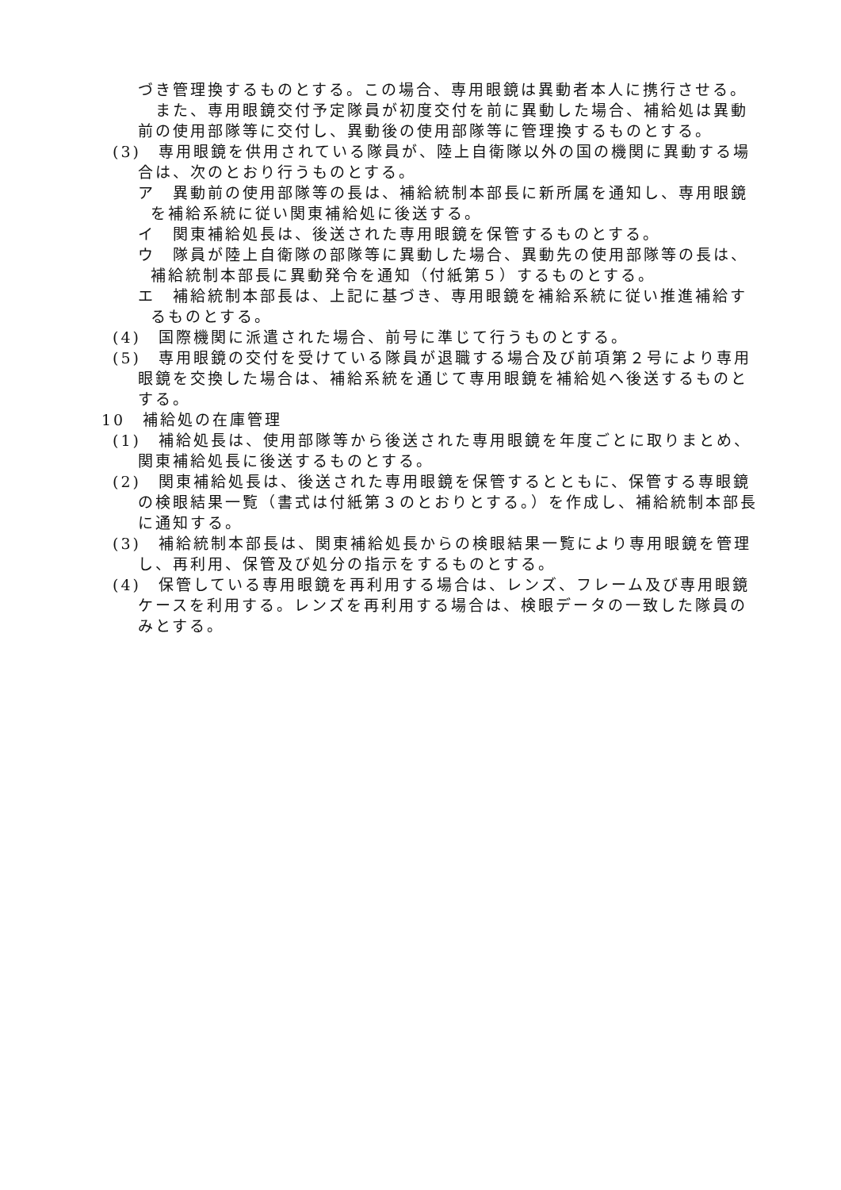づき管理換するものとする。この場合、専用眼鏡は異動者本人に携行させる。
　また、専用眼鏡交付予定隊員が初度交付を前に異動した場合、補給処は異動前の使用部隊等に交付し、異動後の使用部隊等に管理換するものとする。
(3)　専用眼鏡を供用されている隊員が、陸上自衛隊以外の国の機関に異動する場合は、次のとおり行うものとする。
ア　異動前の使用部隊等の長は、補給統制本部長に新所属を通知し、専用眼鏡を補給系統に従い関東補給処に後送する。
イ　関東補給処長は、後送された専用眼鏡を保管するものとする。
ウ　隊員が陸上自衛隊の部隊等に異動した場合、異動先の使用部隊等の長は、補給統制本部長に異動発令を通知（付紙第５）するものとする。
エ　補給統制本部長は、上記に基づき、専用眼鏡を補給系統に従い推進補給するものとする。
(4)　国際機関に派遣された場合、前号に準じて行うものとする。
(5)　専用眼鏡の交付を受けている隊員が退職する場合及び前項第２号により専用眼鏡を交換した場合は、補給系統を通じて専用眼鏡を補給処へ後送するものとする。
10　補給処の在庫管理
(1)　補給処長は、使用部隊等から後送された専用眼鏡を年度ごとに取りまとめ、関東補給処長に後送するものとする。
(2)　関東補給処長は、後送された専用眼鏡を保管するとともに、保管する専眼鏡の検眼結果一覧（書式は付紙第３のとおりとする。）を作成し、補給統制本部長に通知する。
(3)　補給統制本部長は、関東補給処長からの検眼結果一覧により専用眼鏡を管理し、再利用、保管及び処分の指示をするものとする。
(4)　保管している専用眼鏡を再利用する場合は、レンズ、フレーム及び専用眼鏡ケースを利用する。レンズを再利用する場合は、検眼データの一致した隊員のみとする。